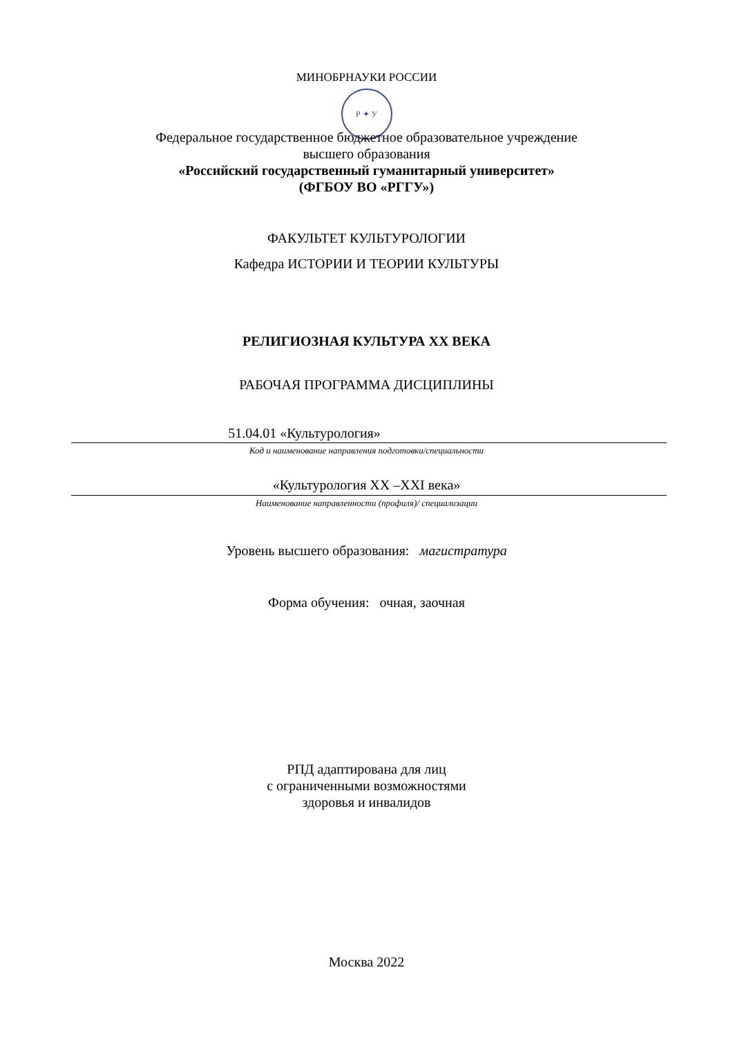МИНОБРНАУКИ РОССИИ
Р ✦ У
Федеральное государственное бюджетное образовательное учреждение
высшего образования
«Российский государственный гуманитарный университет»
(ФГБОУ ВО «РГГУ»)
ФАКУЛЬТЕТ КУЛЬТУРОЛОГИИ
Кафедра ИСТОРИИ И ТЕОРИИ КУЛЬТУРЫ
РЕЛИГИОЗНАЯ КУЛЬТУРА XX ВЕКА
РАБОЧАЯ ПРОГРАММА ДИСЦИПЛИНЫ
51.04.01 «Культурология»
Код и наименование направления подготовки/специальности
«Культурология XX –XXI века»
Наименование направленности (профиля)/ специализации
Уровень высшего образования: магистратура
Форма обучения: очная, заочная
РПД адаптирована для лиц
с ограниченными возможностями
здоровья и инвалидов
Москва 2022